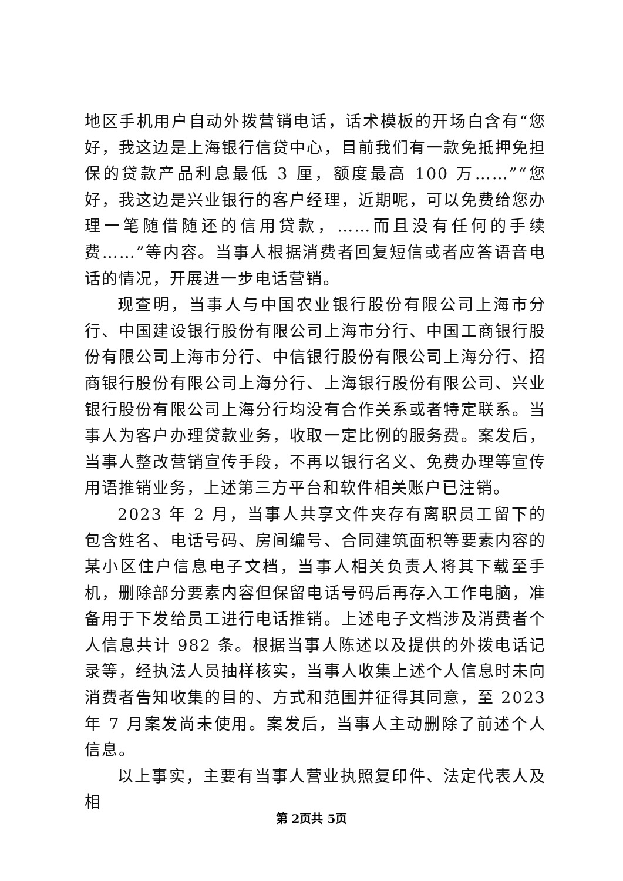地区手机用户自动外拨营销电话，话术模板的开场白含有“您好，我这边是上海银行信贷中心，目前我们有一款免抵押免担保的贷款产品利息最低 3 厘，额度最高 100 万……”“您好，我这边是兴业银行的客户经理，近期呢，可以免费给您办理一笔随借随还的信用贷款，……而且没有任何的手续费……”等内容。当事人根据消费者回复短信或者应答语音电话的情况，开展进一步电话营销。
现查明，当事人与中国农业银行股份有限公司上海市分行、中国建设银行股份有限公司上海市分行、中国工商银行股份有限公司上海市分行、中信银行股份有限公司上海分行、招商银行股份有限公司上海分行、上海银行股份有限公司、兴业银行股份有限公司上海分行均没有合作关系或者特定联系。当事人为客户办理贷款业务，收取一定比例的服务费。案发后，当事人整改营销宣传手段，不再以银行名义、免费办理等宣传用语推销业务，上述第三方平台和软件相关账户已注销。
2023 年 2 月，当事人共享文件夹存有离职员工留下的包含姓名、电话号码、房间编号、合同建筑面积等要素内容的某小区住户信息电子文档，当事人相关负责人将其下载至手机，删除部分要素内容但保留电话号码后再存入工作电脑，准备用于下发给员工进行电话推销。上述电子文档涉及消费者个人信息共计 982 条。根据当事人陈述以及提供的外拨电话记录等，经执法人员抽样核实，当事人收集上述个人信息时未向消费者告知收集的目的、方式和范围并征得其同意，至 2023 年 7 月案发尚未使用。案发后，当事人主动删除了前述个人信息。
以上事实，主要有当事人营业执照复印件、法定代表人及相
第 2页共 5页